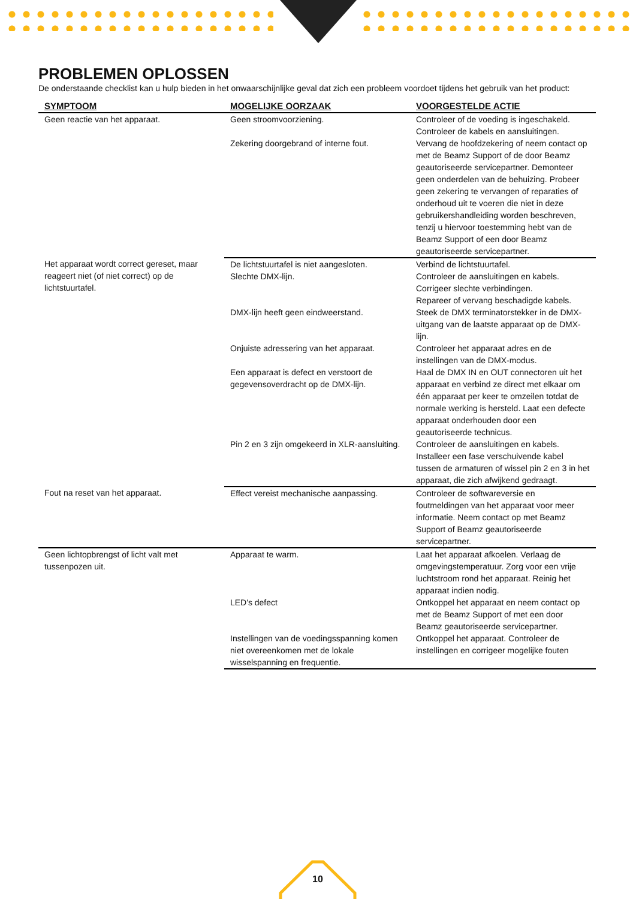PROBLEMEN OPLOSSEN
De onderstaande checklist kan u hulp bieden in het onwaarschijnlijke geval dat zich een probleem voordoet tijdens het gebruik van het product:
| SYMPTOOM | MOGELIJKE OORZAAK | VOORGESTELDE ACTIE |
| --- | --- | --- |
| Geen reactie van het apparaat. | Geen stroomvoorziening. | Controleer of de voeding is ingeschakeld. Controleer de kabels en aansluitingen. |
| | Zekering doorgebrand of interne fout. | Vervang de hoofdzekering of neem contact op met de Beamz Support of de door Beamz geautoriseerde servicepartner. Demonteer geen onderdelen van de behuizing. Probeer geen zekering te vervangen of reparaties of onderhoud uit te voeren die niet in deze gebruikershandleiding worden beschreven, tenzij u hiervoor toestemming hebt van de Beamz Support of een door Beamz geautoriseerde servicepartner. |
| Het apparaat wordt correct gereset, maar reageert niet (of niet correct) op de lichtstuurtafel. | De lichtstuurtafel is niet aangesloten. Slechte DMX-lijn. | Verbind de lichtstuurtafel. Controleer de aansluitingen en kabels. Corrigeer slechte verbindingen. Repareer of vervang beschadigde kabels. |
| | DMX-lijn heeft geen eindweerstand. | Steek de DMX terminatorstekker in de DMX-uitgang van de laatste apparaat op de DMX-lijn. |
| | Onjuiste adressering van het apparaat. | Controleer het apparaat adres en de instellingen van de DMX-modus. |
| | Een apparaat is defect en verstoort de gegevensoverdracht op de DMX-lijn. | Haal de DMX IN en OUT connectoren uit het apparaat en verbind ze direct met elkaar om één apparaat per keer te omzeilen totdat de normale werking is hersteld. Laat een defecte apparaat onderhouden door een geautoriseerde technicus. |
| | Pin 2 en 3 zijn omgekeerd in XLR-aansluiting. | Controleer de aansluitingen en kabels. Installeer een fase verschuivende kabel tussen de armaturen of wissel pin 2 en 3 in het apparaat, die zich afwijkend gedraagt. |
| Fout na reset van het apparaat. | Effect vereist mechanische aanpassing. | Controleer de softwareversie en foutmeldingen van het apparaat voor meer informatie. Neem contact op met Beamz Support of Beamz geautoriseerde servicepartner. |
| Geen lichtopbrengst of licht valt met tussenpozen uit. | Apparaat te warm. | Laat het apparaat afkoelen. Verlaag de omgevingstemperatuur. Zorg voor een vrije luchtstroom rond het apparaat. Reinig het apparaat indien nodig. |
| | LED's defect | Ontkoppel het apparaat en neem contact op met de Beamz Support of met een door Beamz geautoriseerde servicepartner. |
| | Instellingen van de voedingsspanning komen niet overeenkomen met de lokale wisselspanning en frequentie. | Ontkoppel het apparaat. Controleer de instellingen en corrigeer mogelijke fouten |
10